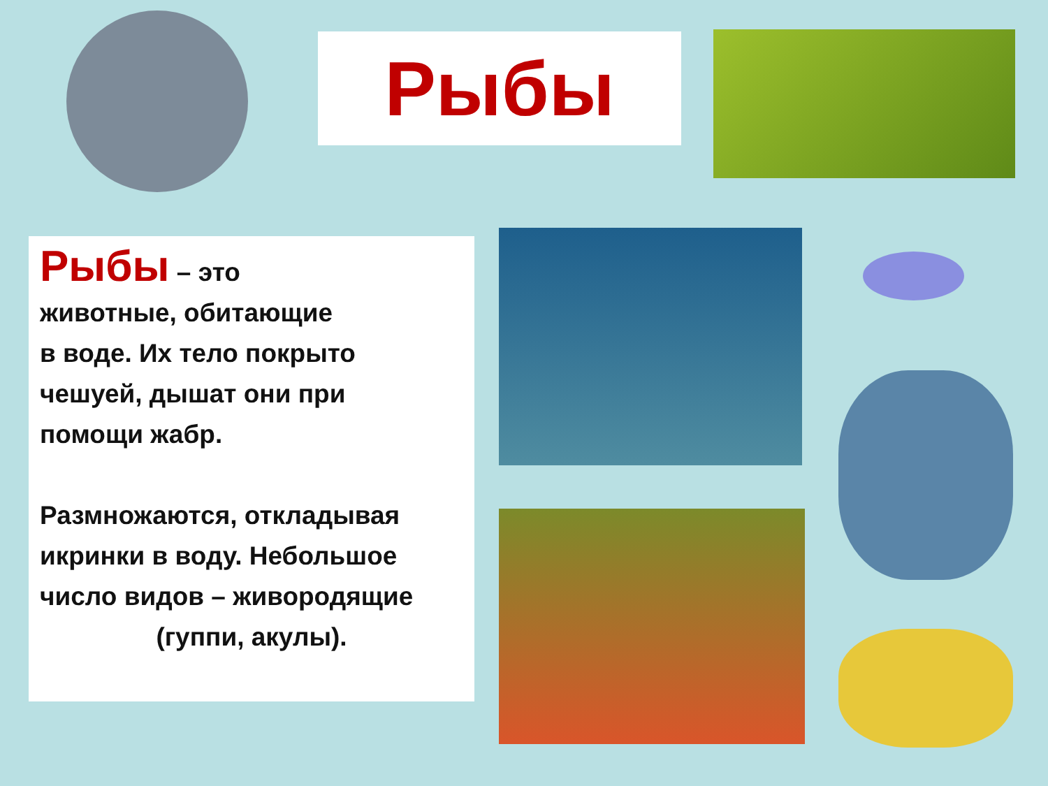Рыбы
Рыбы – это
животные, обитающие
в воде. Их тело покрыто
чешуей, дышат они при
помощи жабр.
Размножаются, откладывая икринки в воду. Небольшое число видов – живородящие
(гуппи, акулы).